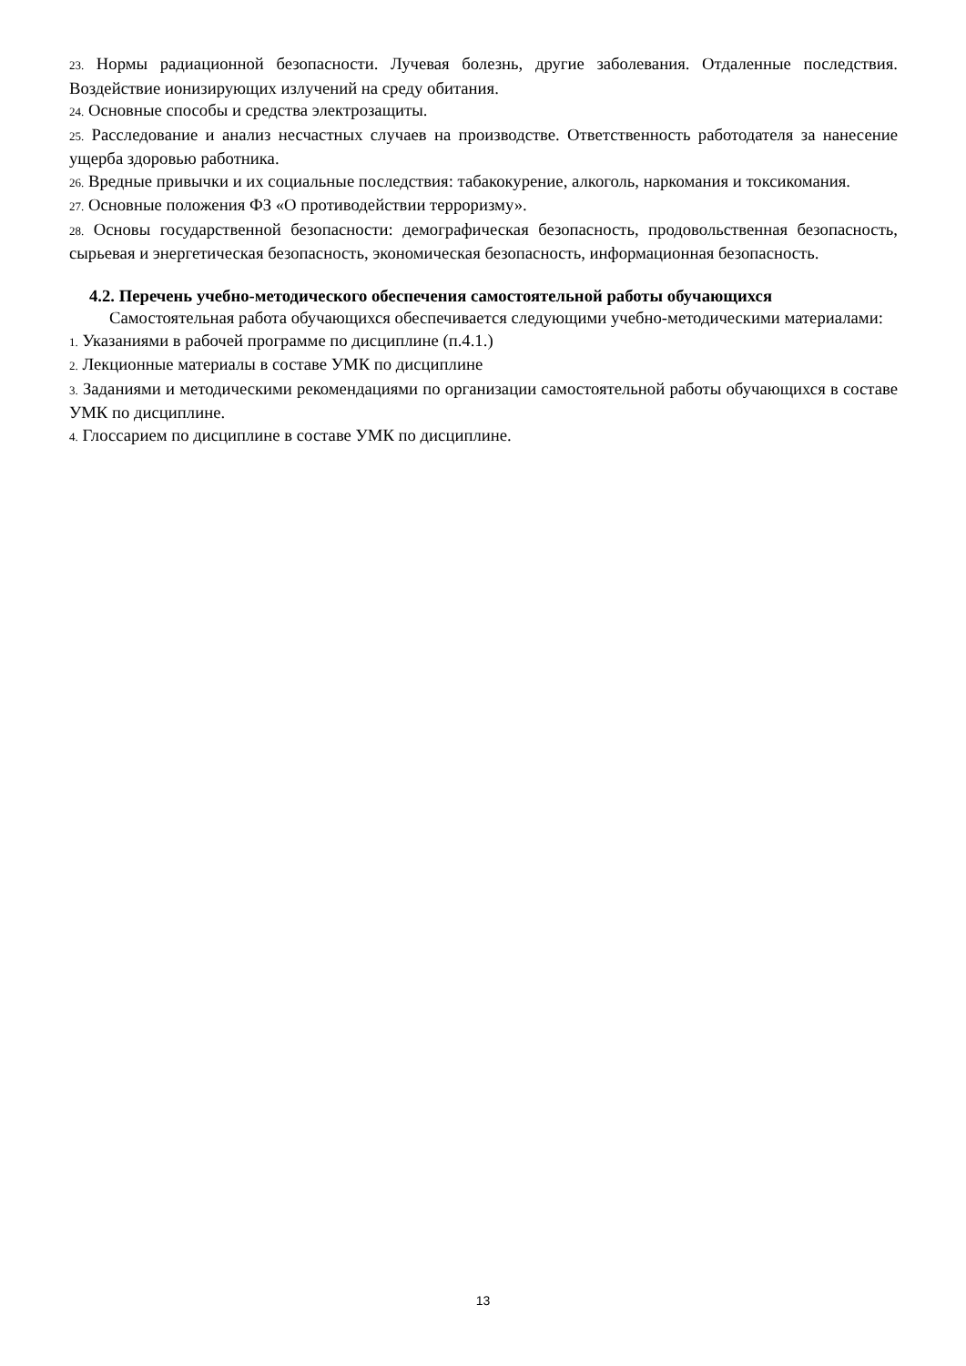23. Нормы радиационной безопасности. Лучевая болезнь, другие заболевания. Отдаленные последствия. Воздействие ионизирующих излучений на среду обитания.
24. Основные способы и средства электрозащиты.
25. Расследование и анализ несчастных случаев на производстве. Ответственность работодателя за нанесение ущерба здоровью работника.
26. Вредные привычки и их социальные последствия: табакокурение, алкоголь, наркомания и токсикомания.
27. Основные положения ФЗ «О противодействии терроризму».
28. Основы государственной безопасности: демографическая безопасность, продовольственная безопасность, сырьевая и энергетическая безопасность, экономическая безопасность, информационная безопасность.
4.2. Перечень учебно-методического обеспечения самостоятельной работы обучающихся
Самостоятельная работа обучающихся обеспечивается следующими учебно-методическими материалами:
1. Указаниями в рабочей программе по дисциплине (п.4.1.)
2. Лекционные материалы в составе УМК по дисциплине
3. Заданиями и методическими рекомендациями по организации самостоятельной работы обучающихся в составе УМК по дисциплине.
4. Глоссарием по дисциплине в составе УМК по дисциплине.
13